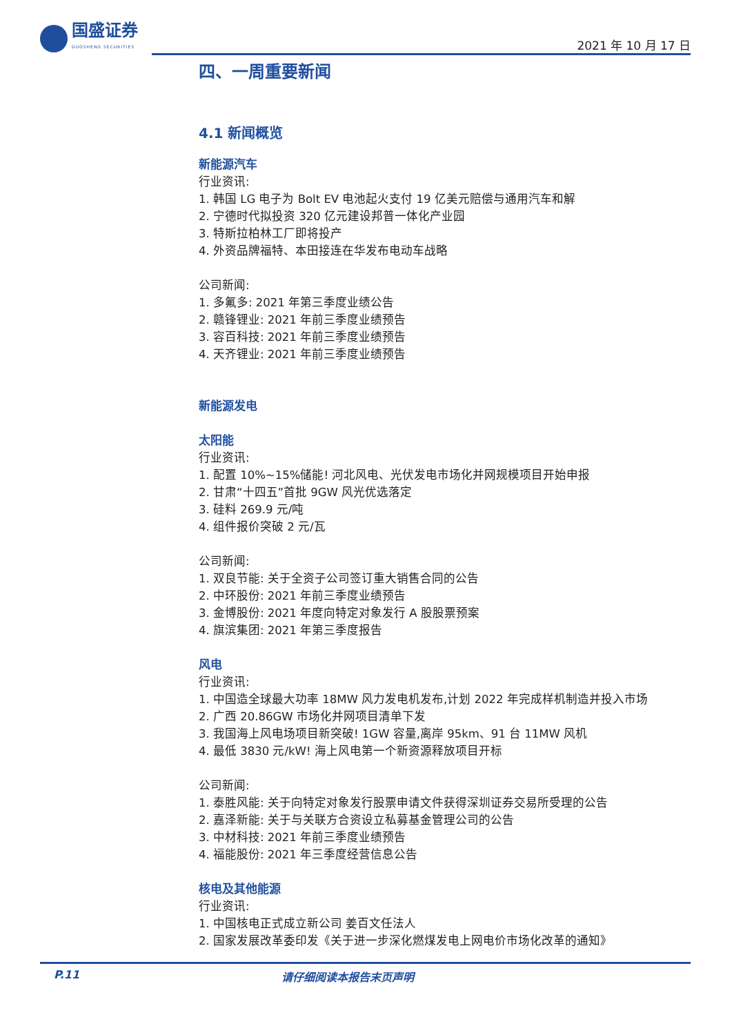国盛证券
GUOSHENG SECURITIES
2021 年 10 月 17 日
四、一周重要新闻
4.1 新闻概览
新能源汽车
行业资讯:
1. 韩国 LG 电子为 Bolt EV 电池起火支付 19 亿美元赔偿与通用汽车和解
2. 宁德时代拟投资 320 亿元建设邦普一体化产业园
3. 特斯拉柏林工厂即将投产
4. 外资品牌福特、本田接连在华发布电动车战略
公司新闻:
1. 多氟多: 2021 年第三季度业绩公告
2. 赣锋锂业: 2021 年前三季度业绩预告
3. 容百科技: 2021 年前三季度业绩预告
4. 天齐锂业: 2021 年前三季度业绩预告
新能源发电
太阳能
行业资讯:
1. 配置 10%~15%储能! 河北风电、光伏发电市场化并网规模项目开始申报
2. 甘肃“十四五”首批 9GW 风光优选落定
3. 硅料 269.9 元/吨
4. 组件报价突破 2 元/瓦
公司新闻:
1. 双良节能: 关于全资子公司签订重大销售合同的公告
2. 中环股份: 2021 年前三季度业绩预告
3. 金博股份: 2021 年度向特定对象发行 A 股股票预案
4. 旗滨集团: 2021 年第三季度报告
风电
行业资讯:
1. 中国造全球最大功率 18MW 风力发电机发布,计划 2022 年完成样机制造并投入市场
2. 广西 20.86GW 市场化并网项目清单下发
3. 我国海上风电场项目新突破! 1GW 容量,离岸 95km、91 台 11MW 风机
4. 最低 3830 元/kW! 海上风电第一个新资源释放项目开标
公司新闻:
1. 泰胜风能: 关于向特定对象发行股票申请文件获得深圳证券交易所受理的公告
2. 嘉泽新能: 关于与关联方合资设立私募基金管理公司的公告
3. 中材科技: 2021 年前三季度业绩预告
4. 福能股份: 2021 年三季度经营信息公告
核电及其他能源
行业资讯:
1. 中国核电正式成立新公司 姜百文任法人
2. 国家发展改革委印发《关于进一步深化燃煤发电上网电价市场化改革的通知》
P.11 请仔细阅读本报告末页声明